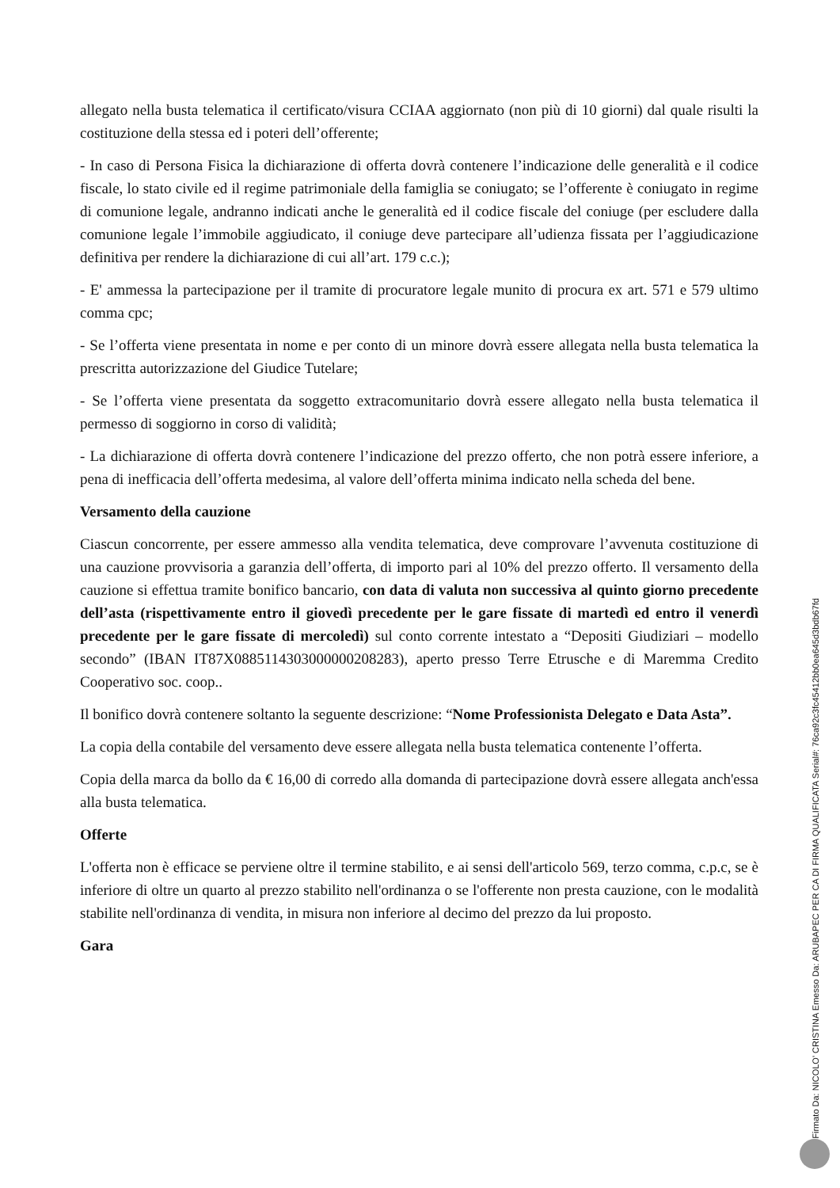allegato nella busta telematica il certificato/visura CCIAA aggiornato (non più di 10 giorni) dal quale risulti la costituzione della stessa ed i poteri dell’offerente;
- In caso di Persona Fisica la dichiarazione di offerta dovrà contenere l’indicazione delle generalità e il codice fiscale, lo stato civile ed il regime patrimoniale della famiglia se coniugato; se l’offerente è coniugato in regime di comunione legale, andranno indicati anche le generalità ed il codice fiscale del coniuge (per escludere dalla comunione legale l’immobile aggiudicato, il coniuge deve partecipare all’udienza fissata per l’aggiudicazione definitiva per rendere la dichiarazione di cui all’art. 179 c.c.);
- E' ammessa la partecipazione per il tramite di procuratore legale munito di procura ex art. 571 e 579 ultimo comma cpc;
- Se l’offerta viene presentata in nome e per conto di un minore dovrà essere allegata nella busta telematica la prescritta autorizzazione del Giudice Tutelare;
- Se l’offerta viene presentata da soggetto extracomunitario dovrà essere allegato nella busta telematica il permesso di soggiorno in corso di validità;
- La dichiarazione di offerta dovrà contenere l’indicazione del prezzo offerto, che non potrà essere inferiore, a pena di inefficacia dell’offerta medesima, al valore dell’offerta minima indicato nella scheda del bene.
Versamento della cauzione
Ciascun concorrente, per essere ammesso alla vendita telematica, deve comprovare l’avvenuta costituzione di una cauzione provvisoria a garanzia dell’offerta, di importo pari al 10% del prezzo offerto. Il versamento della cauzione si effettua tramite bonifico bancario, con data di valuta non successiva al quinto giorno precedente dell’asta (rispettivamente entro il giovedì precedente per le gare fissate di martedì ed entro il venerdì precedente per le gare fissate di mercoledì) sul conto corrente intestato a “Depositi Giudiziari – modello secondo” (IBAN IT87X0885114303000000208283), aperto presso Terre Etrusche e di Maremma Credito Cooperativo soc. coop..
Il bonifico dovrà contenere soltanto la seguente descrizione: “Nome Professionista Delegato e Data Asta”.
La copia della contabile del versamento deve essere allegata nella busta telematica contenente l’offerta.
Copia della marca da bollo da € 16,00 di corredo alla domanda di partecipazione dovrà essere allegata anch'essa alla busta telematica.
Offerte
L'offerta non è efficace se perviene oltre il termine stabilito, e ai sensi dell'articolo 569, terzo comma, c.p.c, se è inferiore di oltre un quarto al prezzo stabilito nell'ordinanza o se l'offerente non presta cauzione, con le modalità stabilite nell'ordinanza di vendita, in misura non inferiore al decimo del prezzo da lui proposto.
Gara
Firmato Da: NICOLO' CRISTINA Emesso Da: ARUBAPEC PER CA DI FIRMA QUALIFICATA Serial#: 76ca92c3fc45412bb0ea645d3bdb67fd